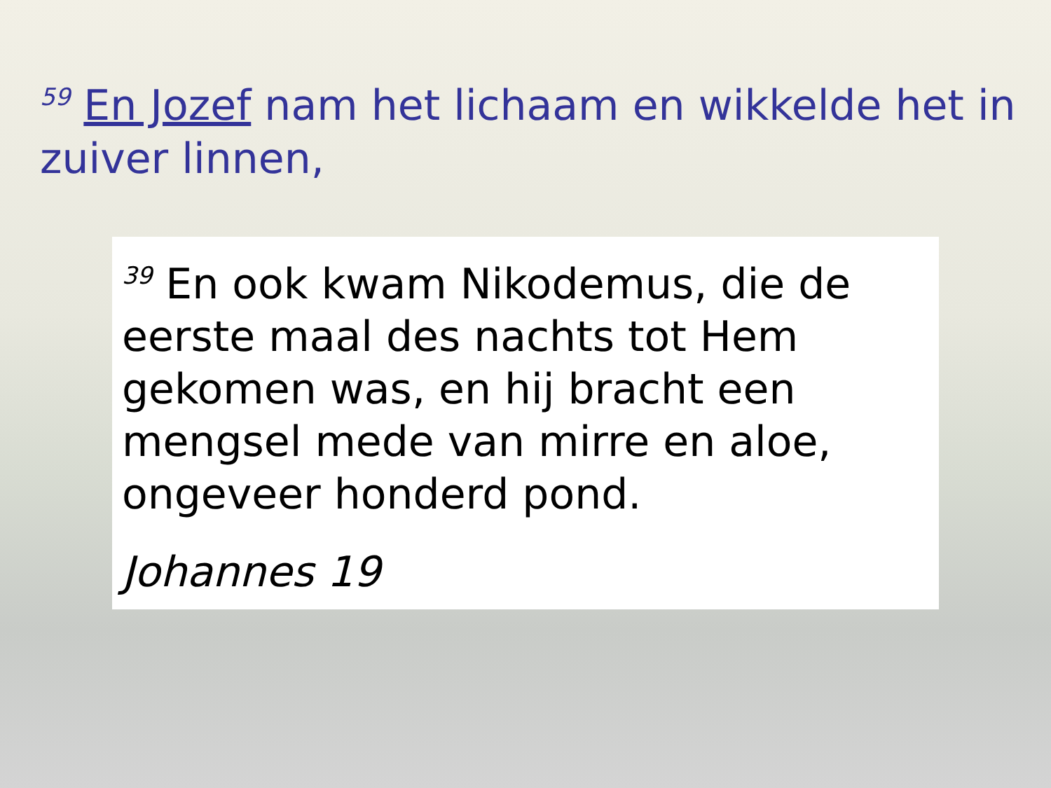<sup>59</sup> En Jozef nam het lichaam en wikkelde het in zuiver linnen,
<sup>39</sup> En ook kwam Nikodemus, die de eerste maal des nachts tot Hem gekomen was, en hij bracht een mengsel mede van mirre en aloe, ongeveer honderd pond.
Johannes 19